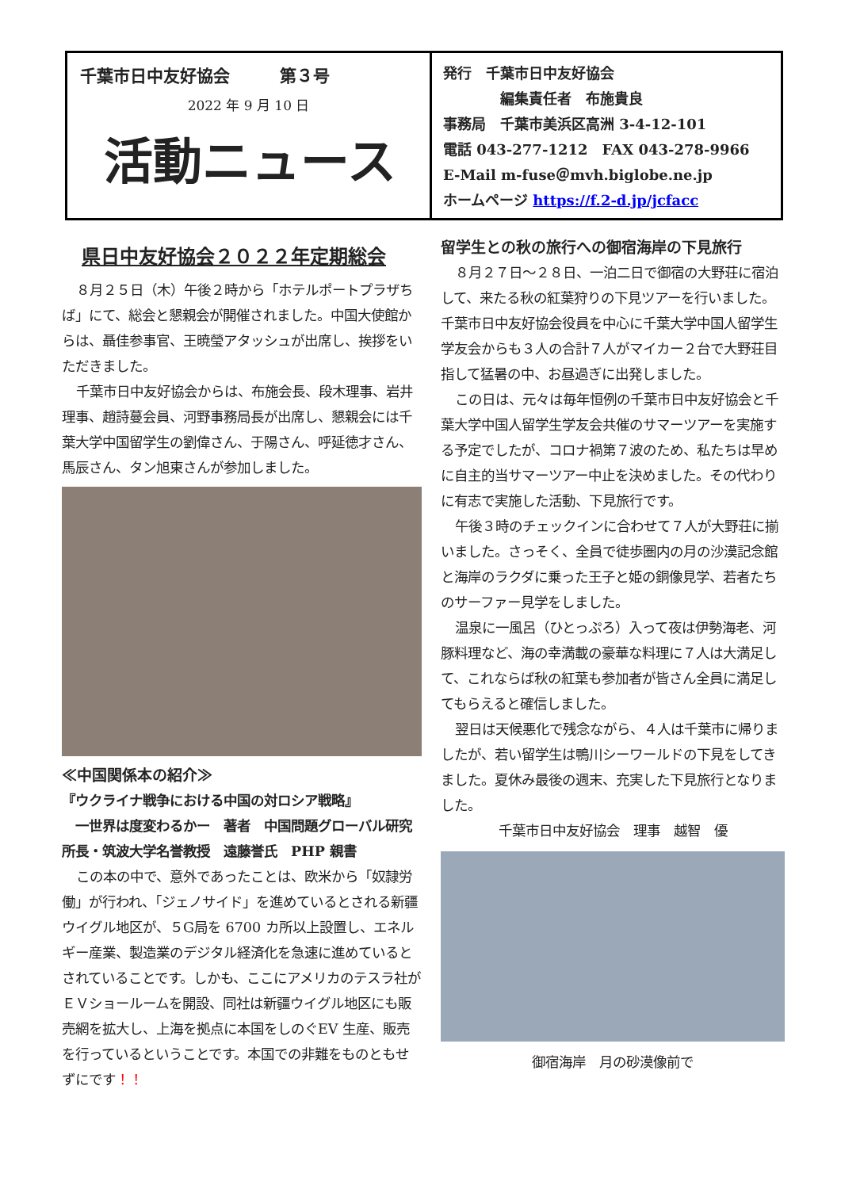千葉市日中友好協会　　　第３号
2022 年 9 月 10 日
活動ニュース
発行　千葉市日中友好協会
　　　　編集責任者　布施貴良
事務局　千葉市美浜区高洲 3-4-12-101
電話 043-277-1212　FAX 043-278-9966
E-Mail m-fuse＠mvh.biglobe.ne.jp
ホームページ https://f.2-d.jp/jcfacc
県日中友好協会２０２２年定期総会
８月２５日（木）午後２時から「ホテルポートプラザちば」にて、総会と懇親会が開催されました。中国大使館からは、聶佳参事官、王暁瑩アタッシュが出席し、挨拶をいただきました。
千葉市日中友好協会からは、布施会長、段木理事、岩井理事、趙詩蔓会員、河野事務局長が出席し、懇親会には千葉大学中国留学生の劉偉さん、于陽さん、呼延徳才さん、馬辰さん、タン旭東さんが参加しました。
≪中国関係本の紹介≫
『ウクライナ戦争における中国の対ロシア戦略』
　一世界は度変わるかー　著者　中国問題グローバル研究所長・筑波大学名誉教授　遠藤誉氏　PHP 親書
この本の中で、意外であったことは、欧米から「奴隷労働」が行われ、「ジェノサイド」を進めているとされる新疆ウイグル地区が、５G局を 6700 カ所以上設置し、エネルギー産業、製造業のデジタル経済化を急速に進めているとされていることです。しかも、ここにアメリカのテスラ社がＥＶショールームを開設、同社は新疆ウイグル地区にも販売網を拡大し、上海を拠点に本国をしのぐEV 生産、販売を行っているということです。本国での非難をものともせずにです！！
留学生との秋の旅行への御宿海岸の下見旅行
８月２７日～２８日、一泊二日で御宿の大野荘に宿泊して、来たる秋の紅葉狩りの下見ツアーを行いました。千葉市日中友好協会役員を中心に千葉大学中国人留学生学友会からも３人の合計７人がマイカー２台で大野荘目指して猛暑の中、お昼過ぎに出発しました。
この日は、元々は毎年恒例の千葉市日中友好協会と千葉大学中国人留学生学友会共催のサマーツアーを実施する予定でしたが、コロナ禍第７波のため、私たちは早めに自主的当サマーツアー中止を決めました。その代わりに有志で実施した活動、下見旅行です。
午後３時のチェックインに合わせて７人が大野荘に揃いました。さっそく、全員で徒歩圏内の月の沙漠記念館と海岸のラクダに乗った王子と姫の銅像見学、若者たちのサーファー見学をしました。
温泉に一風呂（ひとっぷろ）入って夜は伊勢海老、河豚料理など、海の幸満載の豪華な料理に７人は大満足して、これならば秋の紅葉も参加者が皆さん全員に満足してもらえると確信しました。
翌日は天候悪化で残念ながら、４人は千葉市に帰りましたが、若い留学生は鴨川シーワールドの下見をしてきました。夏休み最後の週末、充実した下見旅行となりました。
千葉市日中友好協会　理事　越智　優
御宿海岸　月の砂漠像前で